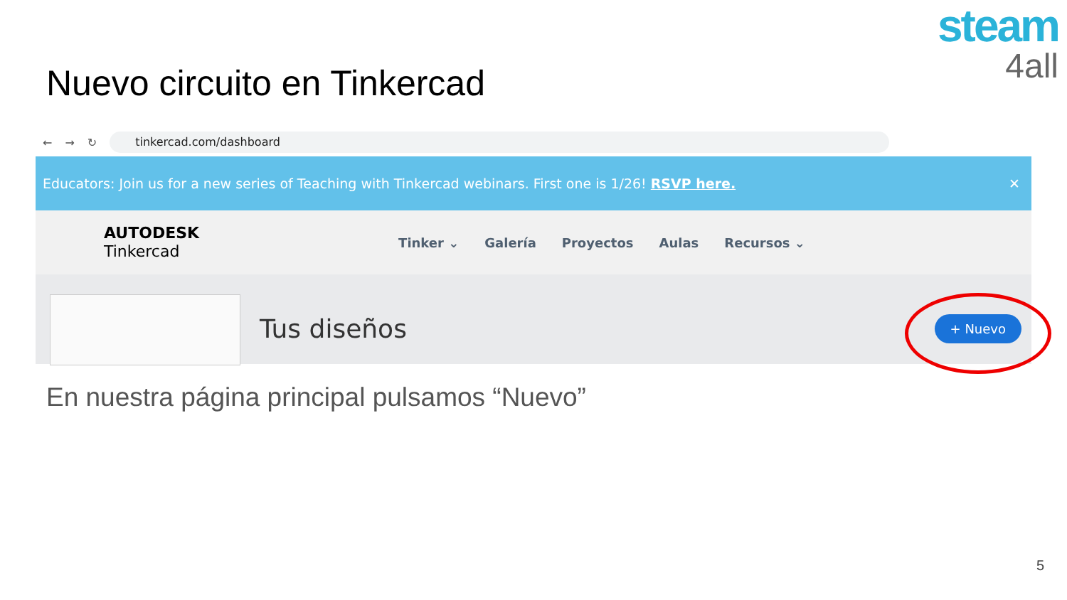steam
4all
Nuevo circuito en Tinkercad
← → ↻
tinkercad.com/dashboard
Educators: Join us for a new series of Teaching with Tinkercad webinars. First one is 1/26! RSVP here. ✕
AUTODESK
Tinkercad
Tinker ⌄ Galería Proyectos Aulas Recursos ⌄
Tus diseños + Nuevo
En nuestra página principal pulsamos “Nuevo”
5